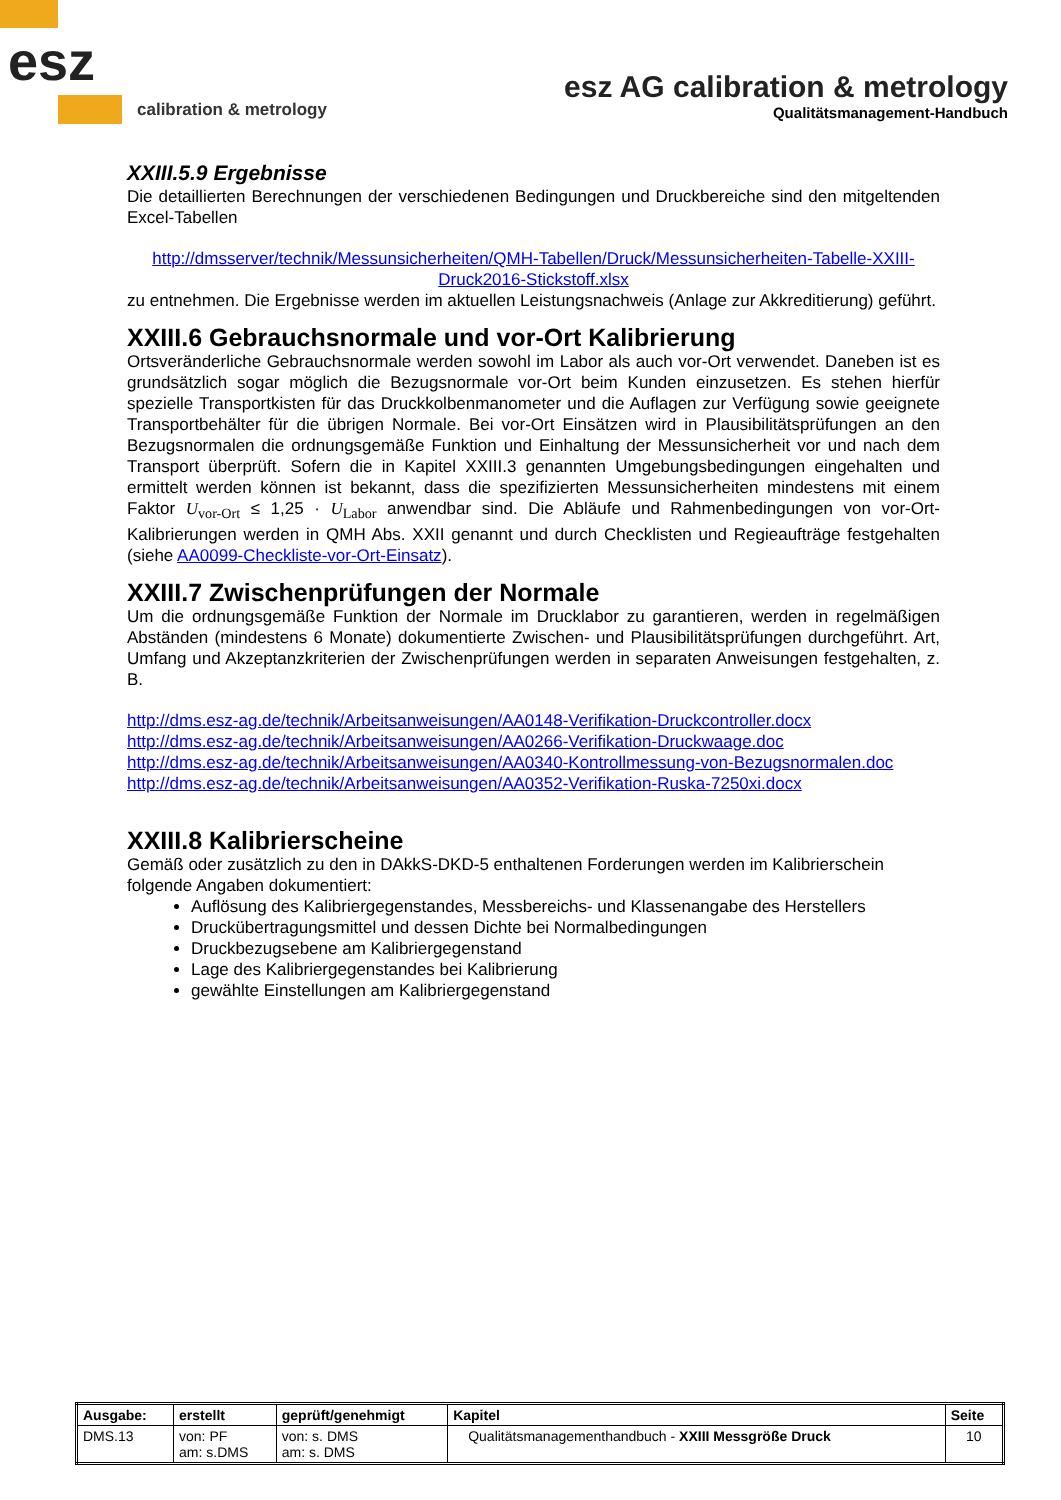esz
calibration & metrology
esz AG calibration & metrology
Qualitätsmanagement-Handbuch
XXIII.5.9 Ergebnisse
Die detaillierten Berechnungen der verschiedenen Bedingungen und Druckbereiche sind den mitgeltenden Excel-Tabellen
http://dmsserver/technik/Messunsicherheiten/QMH-Tabellen/Druck/Messunsicherheiten-Tabelle-XXIII-Druck2016-Stickstoff.xlsx
zu entnehmen. Die Ergebnisse werden im aktuellen Leistungsnachweis (Anlage zur Akkreditierung) geführt.
XXIII.6 Gebrauchsnormale und vor-Ort Kalibrierung
Ortsveränderliche Gebrauchsnormale werden sowohl im Labor als auch vor-Ort verwendet. Daneben ist es grundsätzlich sogar möglich die Bezugsnormale vor-Ort beim Kunden einzusetzen. Es stehen hierfür spezielle Transportkisten für das Druckkolbenmanometer und die Auflagen zur Verfügung sowie geeignete Transportbehälter für die übrigen Normale. Bei vor-Ort Einsätzen wird in Plausibilitätsprüfungen an den Bezugsnormalen die ordnungsgemäße Funktion und Einhaltung der Messunsicherheit vor und nach dem Transport überprüft. Sofern die in Kapitel XXIII.3 genannten Umgebungsbedingungen eingehalten und ermittelt werden können ist bekannt, dass die spezifizierten Messunsicherheiten mindestens mit einem Faktor U<sub>vor-Ort</sub> ≤ 1,25 · U<sub>Labor</sub> anwendbar sind. Die Abläufe und Rahmenbedingungen von vor-Ort-Kalibrierungen werden in QMH Abs. XXII genannt und durch Checklisten und Regieaufträge festgehalten (siehe AA0099-Checkliste-vor-Ort-Einsatz).
XXIII.7 Zwischenprüfungen der Normale
Um die ordnungsgemäße Funktion der Normale im Drucklabor zu garantieren, werden in regelmäßigen Abständen (mindestens 6 Monate) dokumentierte Zwischen- und Plausibilitätsprüfungen durchgeführt. Art, Umfang und Akzeptanzkriterien der Zwischenprüfungen werden in separaten Anweisungen festgehalten, z. B.
http://dms.esz-ag.de/technik/Arbeitsanweisungen/AA0148-Verifikation-Druckcontroller.docx
http://dms.esz-ag.de/technik/Arbeitsanweisungen/AA0266-Verifikation-Druckwaage.doc
http://dms.esz-ag.de/technik/Arbeitsanweisungen/AA0340-Kontrollmessung-von-Bezugsnormalen.doc
http://dms.esz-ag.de/technik/Arbeitsanweisungen/AA0352-Verifikation-Ruska-7250xi.docx
XXIII.8 Kalibrierscheine
Gemäß oder zusätzlich zu den in DAkkS-DKD-5 enthaltenen Forderungen werden im Kalibrierschein folgende Angaben dokumentiert:
Auflösung des Kalibriergegenstandes, Messbereichs- und Klassenangabe des Herstellers
Druckübertragungsmittel und dessen Dichte bei Normalbedingungen
Druckbezugsebene am Kalibriergegenstand
Lage des Kalibriergegenstandes bei Kalibrierung
gewählte Einstellungen am Kalibriergegenstand
| Ausgabe: | erstellt | geprüft/genehmigt | Kapitel | Seite |
| DMS.13 | von: PF am: s.DMS | von: s. DMS am: s. DMS | Qualitätsmanagementhandbuch - XXIII Messgröße Druck | 10 |